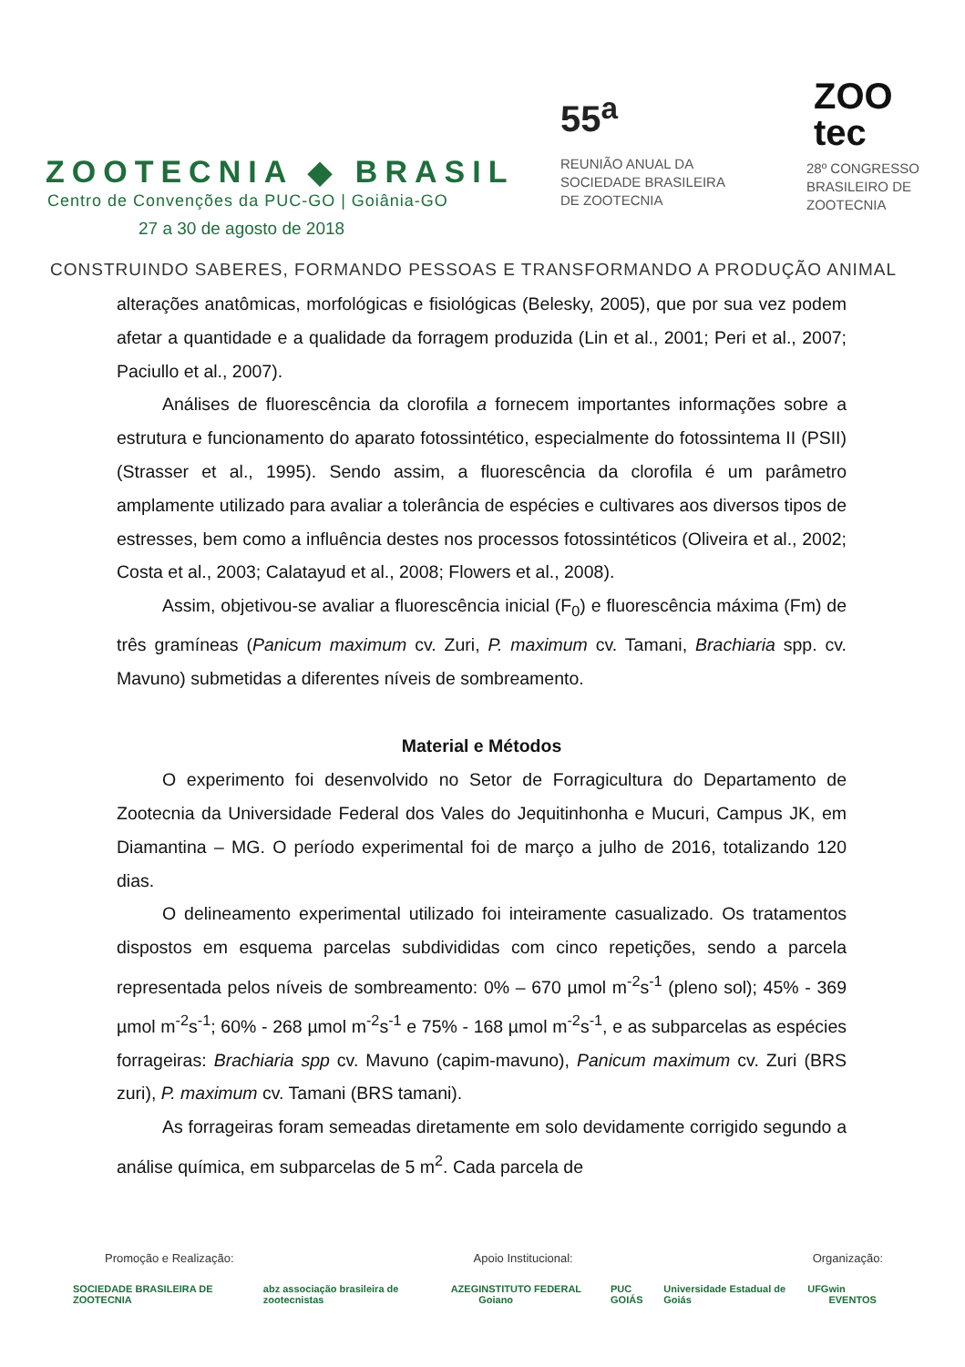ZOOTECNIA ◆ BRASIL
Centro de Convenções da PUC-GO | Goiânia-GO
27 a 30 de agosto de 2018
55<sup>a</sup>
REUNIÃO ANUAL DA
SOCIEDADE BRASILEIRA
DE ZOOTECNIA
ZOO
tec
28º CONGRESSO
BRASILEIRO DE
ZOOTECNIA
CONSTRUINDO SABERES, FORMANDO PESSOAS E TRANSFORMANDO A PRODUÇÃO ANIMAL
alterações anatômicas, morfológicas e fisiológicas (Belesky, 2005), que por sua vez podem afetar a quantidade e a qualidade da forragem produzida (Lin et al., 2001; Peri et al., 2007; Paciullo et al., 2007).
Análises de fluorescência da clorofila a fornecem importantes informações sobre a estrutura e funcionamento do aparato fotossintético, especialmente do fotossintema II (PSII) (Strasser et al., 1995). Sendo assim, a fluorescência da clorofila é um parâmetro amplamente utilizado para avaliar a tolerância de espécies e cultivares aos diversos tipos de estresses, bem como a influência destes nos processos fotossintéticos (Oliveira et al., 2002; Costa et al., 2003; Calatayud et al., 2008; Flowers et al., 2008).
Assim, objetivou-se avaliar a fluorescência inicial (F<sub>0</sub>) e fluorescência máxima (Fm) de três gramíneas (Panicum maximum cv. Zuri, P. maximum cv. Tamani, Brachiaria spp. cv. Mavuno) submetidas a diferentes níveis de sombreamento.
Material e Métodos
O experimento foi desenvolvido no Setor de Forragicultura do Departamento de Zootecnia da Universidade Federal dos Vales do Jequitinhonha e Mucuri, Campus JK, em Diamantina – MG. O período experimental foi de março a julho de 2016, totalizando 120 dias.
O delineamento experimental utilizado foi inteiramente casualizado. Os tratamentos dispostos em esquema parcelas subdivididas com cinco repetições, sendo a parcela representada pelos níveis de sombreamento: 0% – 670 µmol m<sup>-2</sup>s<sup>-1</sup> (pleno sol); 45% - 369 µmol m<sup>-2</sup>s<sup>-1</sup>; 60% - 268 µmol m<sup>-2</sup>s<sup>-1</sup> e 75% - 168 µmol m<sup>-2</sup>s<sup>-1</sup>, e as subparcelas as espécies forrageiras: Brachiaria spp cv. Mavuno (capim-mavuno), Panicum maximum cv. Zuri (BRS zuri), P. maximum cv. Tamani (BRS tamani).
As forrageiras foram semeadas diretamente em solo devidamente corrigido segundo a análise química, em subparcelas de 5 m<sup>2</sup>. Cada parcela de
Promoção e Realização: Apoio Institucional: Organização:
SOCIEDADE BRASILEIRA DE ZOOTECNIA abz associação brasileira de zootecnistas AZEG INSTITUTO FEDERAL Goiano PUC GOIÁS Universidade Estadual de Goiás UFG win EVENTOS